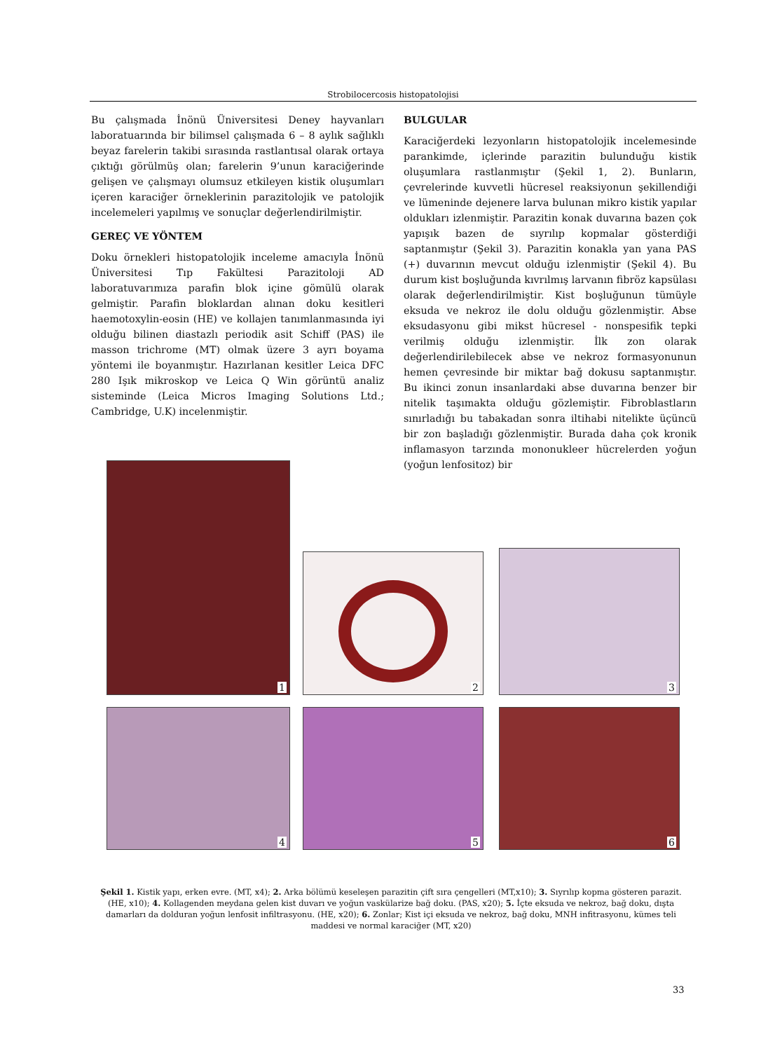Strobilocercosis histopatolojisi
Bu çalışmada İnönü Üniversitesi Deney hayvanları laboratuarında bir bilimsel çalışmada 6 – 8 aylık sağlıklı beyaz farelerin takibi sırasında rastlantısal olarak ortaya çıktığı görülmüş olan; farelerin 9’unun karaciğerinde gelişen ve çalışmayı olumsuz etkileyen kistik oluşumları içeren karaciğer örneklerinin parazitolojik ve patolojik incelemeleri yapılmış ve sonuçlar değerlendirilmiştir.
GEREÇ VE YÖNTEM
Doku örnekleri histopatolojik inceleme amacıyla İnönü Üniversitesi Tıp Fakültesi Parazitoloji AD laboratuvarımıza parafin blok içine gömülü olarak gelmiştir. Parafin bloklardan alınan doku kesitleri haemotoxylin-eosin (HE) ve kollajen tanımlanmasında iyi olduğu bilinen diastazlı periodik asit Schiff (PAS) ile masson trichrome (MT) olmak üzere 3 ayrı boyama yöntemi ile boyanmıştır. Hazırlanan kesitler Leica DFC 280 Işık mikroskop ve Leica Q Win görüntü analiz sisteminde (Leica Micros Imaging Solutions Ltd.; Cambridge, U.K) incelenmiştir.
BULGULAR
Karaciğerdeki lezyonların histopatolojik incelemesinde parankimde, içlerinde parazitin bulunduğu kistik oluşumlara rastlanmıştır (Şekil 1, 2). Bunların, çevrelerinde kuvvetli hücresel reaksiyonun şekillendiği ve lümeninde dejenere larva bulunan mikro kistik yapılar oldukları izlenmiştir. Parazitin konak duvarına bazen çok yapışık bazen de sıyrılıp kopmalar gösterdiği saptanmıştır (Şekil 3). Parazitin konakla yan yana PAS (+) duvarının mevcut olduğu izlenmiştir (Şekil 4). Bu durum kist boşluğunda kıvrılmış larvanın fibröz kapsülası olarak değerlendirilmiştir. Kist boşluğunun tümüyle eksuda ve nekroz ile dolu olduğu gözlenmiştir. Abse eksudasyonu gibi mikst hücresel - nonspesifik tepki verilmiş olduğu izlenmiştir. İlk zon olarak değerlendirilebilecek abse ve nekroz formasyonunun hemen çevresinde bir miktar bağ dokusu saptanmıştır. Bu ikinci zonun insanlardaki abse duvarına benzer bir nitelik taşımakta olduğu gözlemiştir. Fibroblastların sınırladığı bu tabakadan sonra iltihabi nitelikte üçüncü bir zon başladığı gözlenmiştir. Burada daha çok kronik inflamasyon tarzında mononukleer hücrelerden yoğun (yoğun lenfositoz) bir
1
2 3
4 5 6
Şekil 1. Kistik yapı, erken evre. (MT, x4); 2. Arka bölümü keseleşen parazitin çift sıra çengelleri (MT,x10); 3. Sıyrılıp kopma gösteren parazit. (HE, x10); 4. Kollagenden meydana gelen kist duvarı ve yoğun vaskülarize bağ doku. (PAS, x20); 5. İçte eksuda ve nekroz, bağ doku, dışta damarları da dolduran yoğun lenfosit infiltrasyonu. (HE, x20); 6. Zonlar; Kist içi eksuda ve nekroz, bağ doku, MNH infitrasyonu, kümes teli maddesi ve normal karaciğer (MT, x20)
33